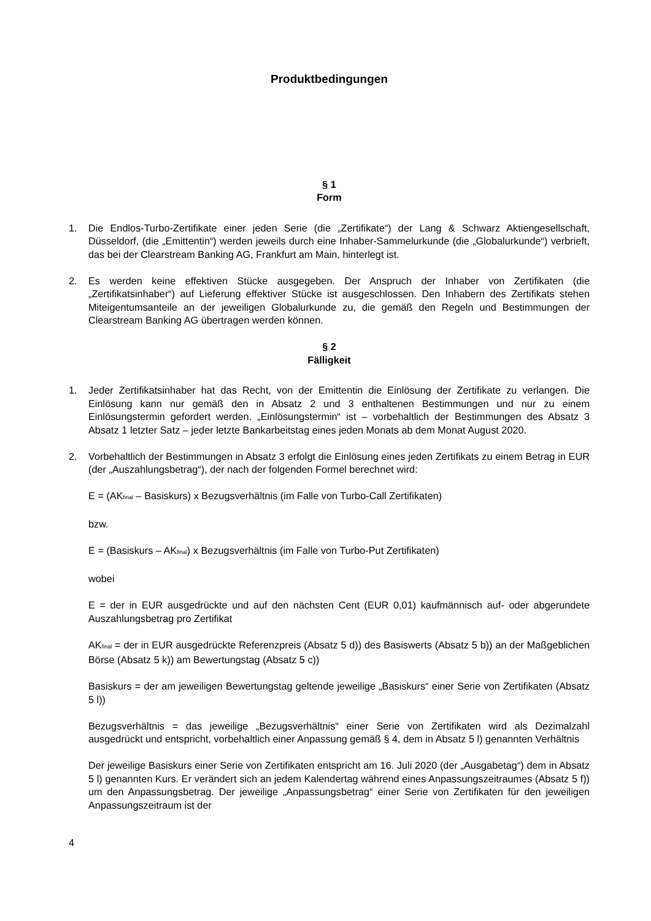Produktbedingungen
§ 1
Form
1. Die Endlos-Turbo-Zertifikate einer jeden Serie (die „Zertifikate“) der Lang & Schwarz Aktiengesellschaft, Düsseldorf, (die „Emittentin“) werden jeweils durch eine Inhaber-Sammelurkunde (die „Globalurkunde“) verbrieft, das bei der Clearstream Banking AG, Frankfurt am Main, hinterlegt ist.
2. Es werden keine effektiven Stücke ausgegeben. Der Anspruch der Inhaber von Zertifikaten (die „Zertifikatsinhaber“) auf Lieferung effektiver Stücke ist ausgeschlossen. Den Inhabern des Zertifikats stehen Miteigentumsanteile an der jeweiligen Globalurkunde zu, die gemäß den Regeln und Bestimmungen der Clearstream Banking AG übertragen werden können.
§ 2
Fälligkeit
1. Jeder Zertifikatsinhaber hat das Recht, von der Emittentin die Einlösung der Zertifikate zu verlangen. Die Einlösung kann nur gemäß den in Absatz 2 und 3 enthaltenen Bestimmungen und nur zu einem Einlösungstermin gefordert werden. „Einlösungstermin“ ist – vorbehaltlich der Bestimmungen des Absatz 3 Absatz 1 letzter Satz – jeder letzte Bankarbeitstag eines jeden Monats ab dem Monat August 2020.
2. Vorbehaltlich der Bestimmungen in Absatz 3 erfolgt die Einlösung eines jeden Zertifikats zu einem Betrag in EUR (der „Auszahlungsbetrag“), der nach der folgenden Formel berechnet wird:
E = (AK<sub>final</sub> – Basiskurs) x Bezugsverhältnis (im Falle von Turbo-Call Zertifikaten)
bzw.
E = (Basiskurs – AK<sub>final</sub>) x Bezugsverhältnis (im Falle von Turbo-Put Zertifikaten)
wobei
E = der in EUR ausgedrückte und auf den nächsten Cent (EUR 0,01) kaufmännisch auf- oder abgerundete Auszahlungsbetrag pro Zertifikat
AK<sub>final</sub> = der in EUR ausgedrückte Referenzpreis (Absatz 5 d)) des Basiswerts (Absatz 5 b)) an der Maßgeblichen Börse (Absatz 5 k)) am Bewertungstag (Absatz 5 c))
Basiskurs = der am jeweiligen Bewertungstag geltende jeweilige „Basiskurs“ einer Serie von Zertifikaten (Absatz 5 l))
Bezugsverhältnis = das jeweilige „Bezugsverhältnis“ einer Serie von Zertifikaten wird als Dezimalzahl ausgedrückt und entspricht, vorbehaltlich einer Anpassung gemäß § 4, dem in Absatz 5 l) genannten Verhältnis
Der jeweilige Basiskurs einer Serie von Zertifikaten entspricht am 16. Juli 2020 (der „Ausgabetag“) dem in Absatz 5 l) genannten Kurs. Er verändert sich an jedem Kalendertag während eines Anpassungszeitraumes (Absatz 5 f)) um den Anpassungsbetrag. Der jeweilige „Anpassungsbetrag“ einer Serie von Zertifikaten für den jeweiligen Anpassungszeitraum ist der
4